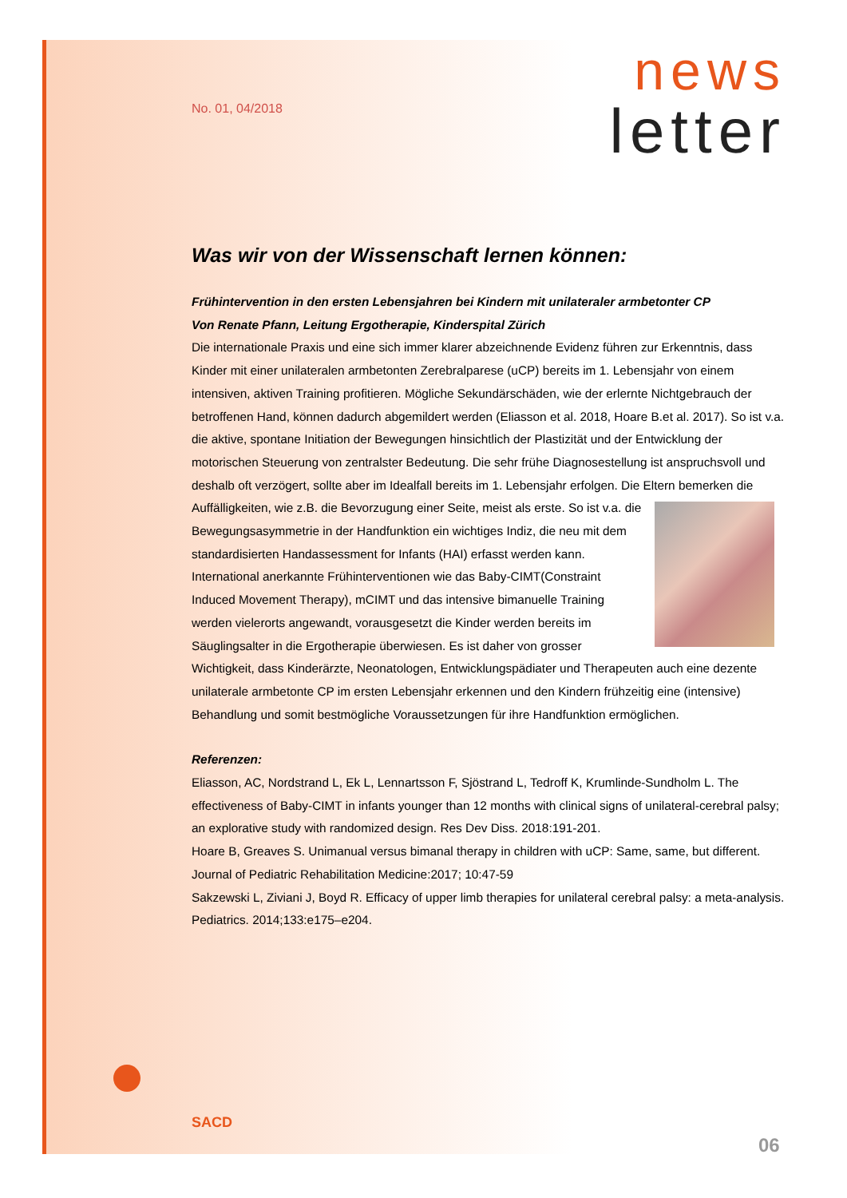news
letter
No. 01, 04/2018
Was wir von der Wissenschaft lernen können:
Frühintervention in den ersten Lebensjahren bei Kindern mit unilateraler armbetonter CP
Von Renate Pfann, Leitung Ergotherapie, Kinderspital Zürich
Die internationale Praxis und eine sich immer klarer abzeichnende Evidenz führen zur Erkenntnis, dass Kinder mit einer unilateralen armbetonten Zerebralparese (uCP) bereits im 1. Lebensjahr von einem intensiven, aktiven Training profitieren. Mögliche Sekundärschäden, wie der erlernte Nichtgebrauch der betroffenen Hand, können dadurch abgemildert werden (Eliasson et al. 2018, Hoare B.et al. 2017). So ist v.a. die aktive, spontane Initiation der Bewegungen hinsichtlich der Plastizität und der Entwicklung der motorischen Steuerung von zentralster Bedeutung. Die sehr frühe Diagnosestellung ist anspruchsvoll und deshalb oft verzögert, sollte aber im Idealfall bereits im 1. Lebensjahr erfolgen. Die Eltern bemerken die Auffälligkeiten, wie z.B. die Bevorzugung einer Seite, meist als erste. So ist v.a. die Bewegungsasymmetrie in der Handfunktion ein wichtiges Indiz, die neu mit dem standardisierten Handassessment for Infants (HAI) erfasst werden kann. International anerkannte Frühinterventionen wie das Baby-CIMT(Constraint Induced Movement Therapy), mCIMT und das intensive bimanuelle Training werden vielerorts angewandt, vorausgesetzt die Kinder werden bereits im Säuglingsalter in die Ergotherapie überwiesen. Es ist daher von grosser Wichtigkeit, dass Kinderärzte, Neonatologen, Entwicklungspädiater und Therapeuten auch eine dezente unilaterale armbetonte CP im ersten Lebensjahr erkennen und den Kindern frühzeitig eine (intensive) Behandlung und somit bestmögliche Voraussetzungen für ihre Handfunktion ermöglichen.
Referenzen:
Eliasson, AC, Nordstrand L, Ek L, Lennartsson F, Sjöstrand L, Tedroff K, Krumlinde-Sundholm L. The effectiveness of Baby-CIMT in infants younger than 12 months with clinical signs of unilateral-cerebral palsy; an explorative study with randomized design. Res Dev Diss. 2018:191-201.
Hoare B, Greaves S. Unimanual versus bimanal therapy in children with uCP: Same, same, but different. Journal of Pediatric Rehabilitation Medicine:2017; 10:47-59
Sakzewski L, Ziviani J, Boyd R. Efficacy of upper limb therapies for unilateral cerebral palsy: a meta-analysis. Pediatrics. 2014;133:e175–e204.
SACD
06